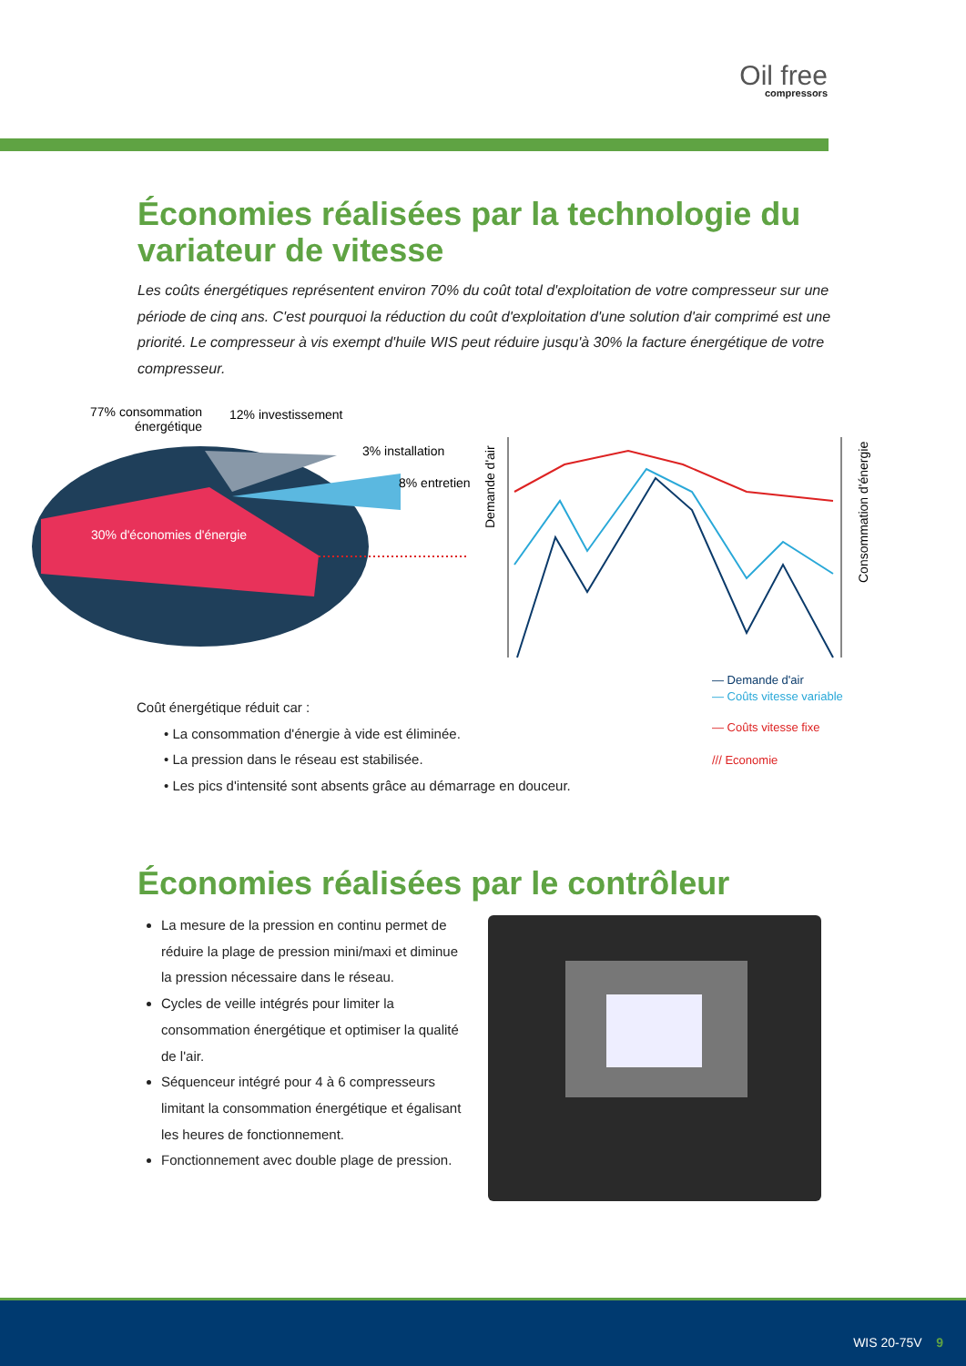Oil free
compressors
Économies réalisées par la technologie du variateur de vitesse
Les coûts énergétiques représentent environ 70% du coût total d'exploitation de votre compresseur sur une période de cinq ans. C'est pourquoi la réduction du coût d'exploitation d'une solution d'air comprimé est une priorité. Le compresseur à vis exempt d'huile WIS peut réduire jusqu'à 30% la facture énergétique de votre compresseur.
77% consommation
énergétique
12% investissement
3% installation
8% entretien
30% d'économies d'énergie
Demande d'air
Consommation d'énergie
— Demande d'air
— Coûts vitesse variable
— Coûts vitesse fixe
/// Economie
Coût énergétique réduit car :
• La consommation d'énergie à vide est éliminée.
• La pression dans le réseau est stabilisée.
• Les pics d'intensité sont absents grâce au démarrage en douceur.
Économies réalisées par le contrôleur
La mesure de la pression en continu permet de réduire la plage de pression mini/maxi et diminue la pression nécessaire dans le réseau.
Cycles de veille intégrés pour limiter la consommation énergétique et optimiser la qualité de l'air.
Séquenceur intégré pour 4 à 6 compresseurs limitant la consommation énergétique et égalisant les heures de fonctionnement.
Fonctionnement avec double plage de pression.
WIS 20-75V 9